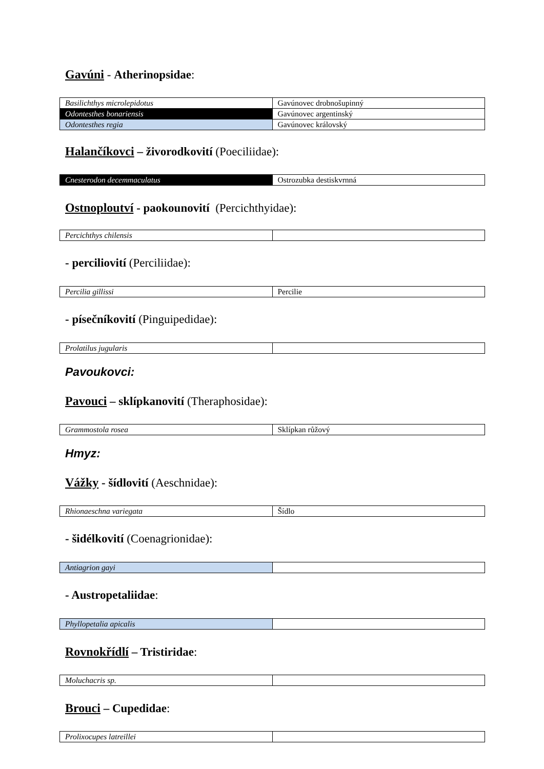Gavúni - Atherinopsidae:
| Basilichthys microlepidotus | Gavúnovec drobnošupinný |
| Odontesthes bonariensis | Gavúnovec argentinský |
| Odontesthes regia | Gavúnovec královský |
Halančíkovci – živorodkovití (Poeciliidae):
| Cnesterodon decemmaculatus | Ostrozubka destiskvrnná |
Ostnoploutví - paokounovití (Percichthyidae):
| Percichthys chilensis | |
- perciliovití (Perciliidae):
| Percilia gillissi | Percilie |
- písečníkovití (Pinguipedidae):
| Prolatilus jugularis | |
Pavoukovci:
Pavouci – sklípkanovití (Theraphosidae):
| Grammostola rosea | Sklípkan růžový |
Hmyz:
Vážky - šídlovití (Aeschnidae):
| Rhionaeschna variegata | Šídlo |
- šidélkovití (Coenagrionidae):
| Antiagrion gayi | |
- Austropetaliidae:
| Phyllopetalia apicalis | |
Rovnokřídlí – Tristiridae:
| Moluchacris sp. | |
Brouci – Cupedidae:
| Prolixocupes latreillei | |